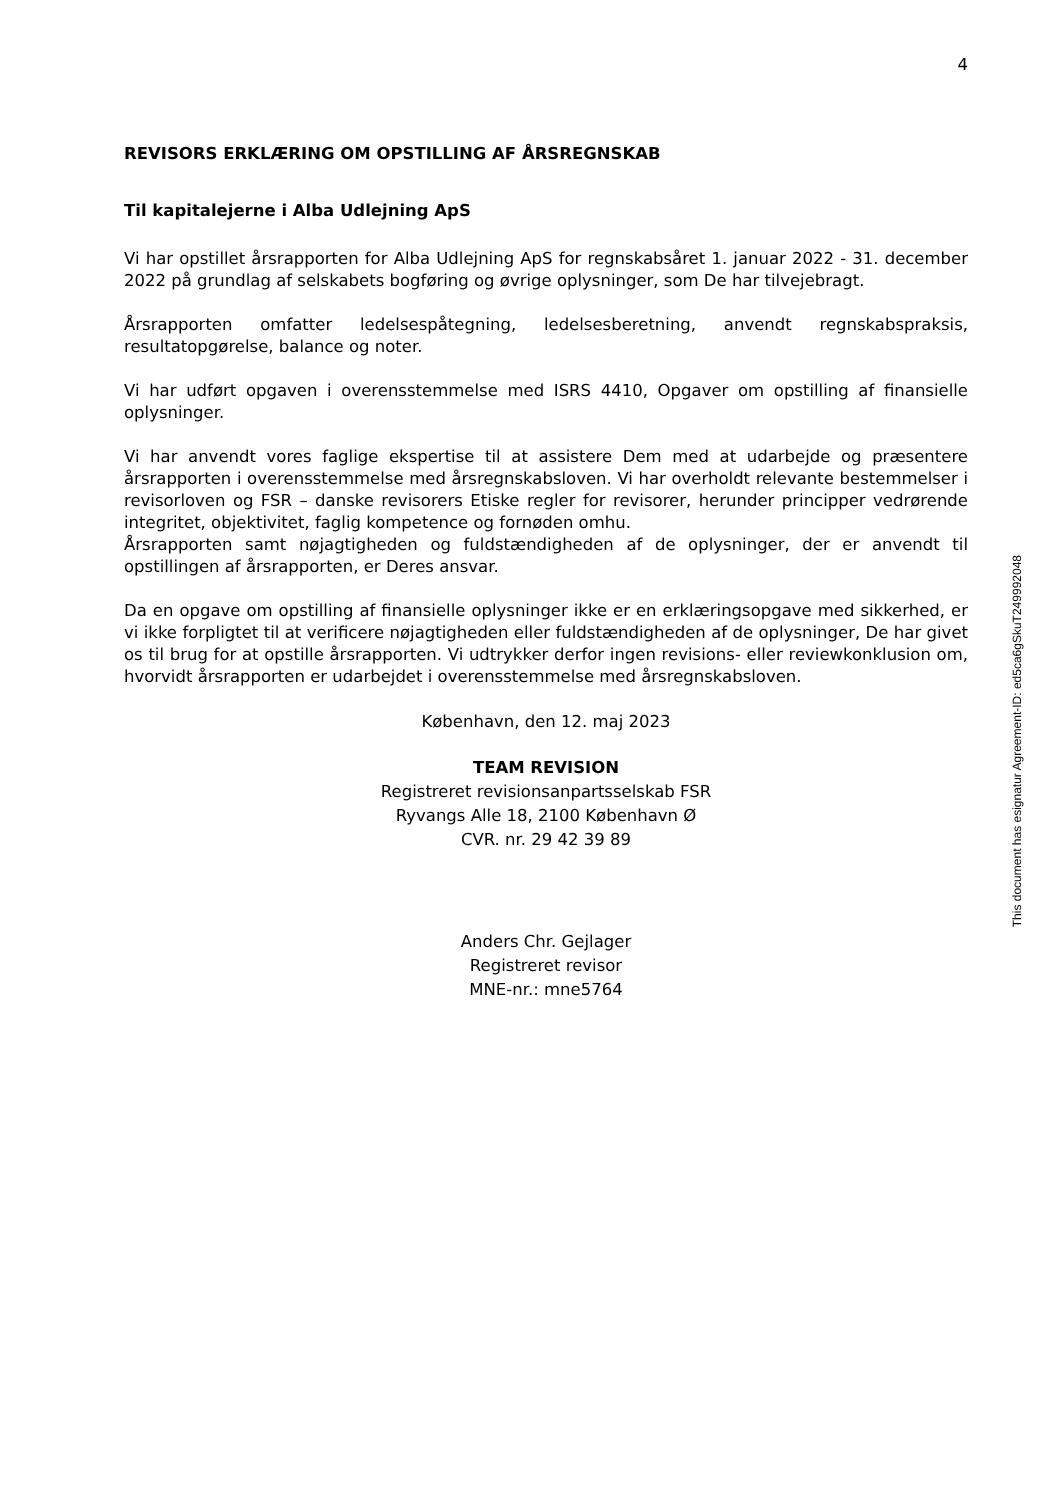4
REVISORS ERKLÆRING OM OPSTILLING AF ÅRSREGNSKAB
Til kapitalejerne i Alba Udlejning ApS
Vi har opstillet årsrapporten for Alba Udlejning ApS for regnskabsåret 1. januar 2022 - 31. december 2022 på grundlag af selskabets bogføring og øvrige oplysninger, som De har tilvejebragt.
Årsrapporten omfatter ledelsespåtegning, ledelsesberetning, anvendt regnskabspraksis, resultatopgørelse, balance og noter.
Vi har udført opgaven i overensstemmelse med ISRS 4410, Opgaver om opstilling af finansielle oplysninger.
Vi har anvendt vores faglige ekspertise til at assistere Dem med at udarbejde og præsentere årsrapporten i overensstemmelse med årsregnskabsloven. Vi har overholdt relevante bestemmelser i revisorloven og FSR – danske revisorers Etiske regler for revisorer, herunder principper vedrørende integritet, objektivitet, faglig kompetence og fornøden omhu.
Årsrapporten samt nøjagtigheden og fuldstændigheden af de oplysninger, der er anvendt til opstillingen af årsrapporten, er Deres ansvar.
Da en opgave om opstilling af finansielle oplysninger ikke er en erklæringsopgave med sikkerhed, er vi ikke forpligtet til at verificere nøjagtigheden eller fuldstændigheden af de oplysninger, De har givet os til brug for at opstille årsrapporten. Vi udtrykker derfor ingen revisions- eller reviewkonklusion om, hvorvidt årsrapporten er udarbejdet i overensstemmelse med årsregnskabsloven.
København, den 12. maj 2023
TEAM REVISION
Registreret revisionsanpartsselskab FSR
Ryvangs Alle 18, 2100 København Ø
CVR. nr. 29 42 39 89
Anders Chr. Gejlager
Registreret revisor
MNE-nr.: mne5764
This document has esignatur Agreement-ID: ed5ca6gSkuT249992048